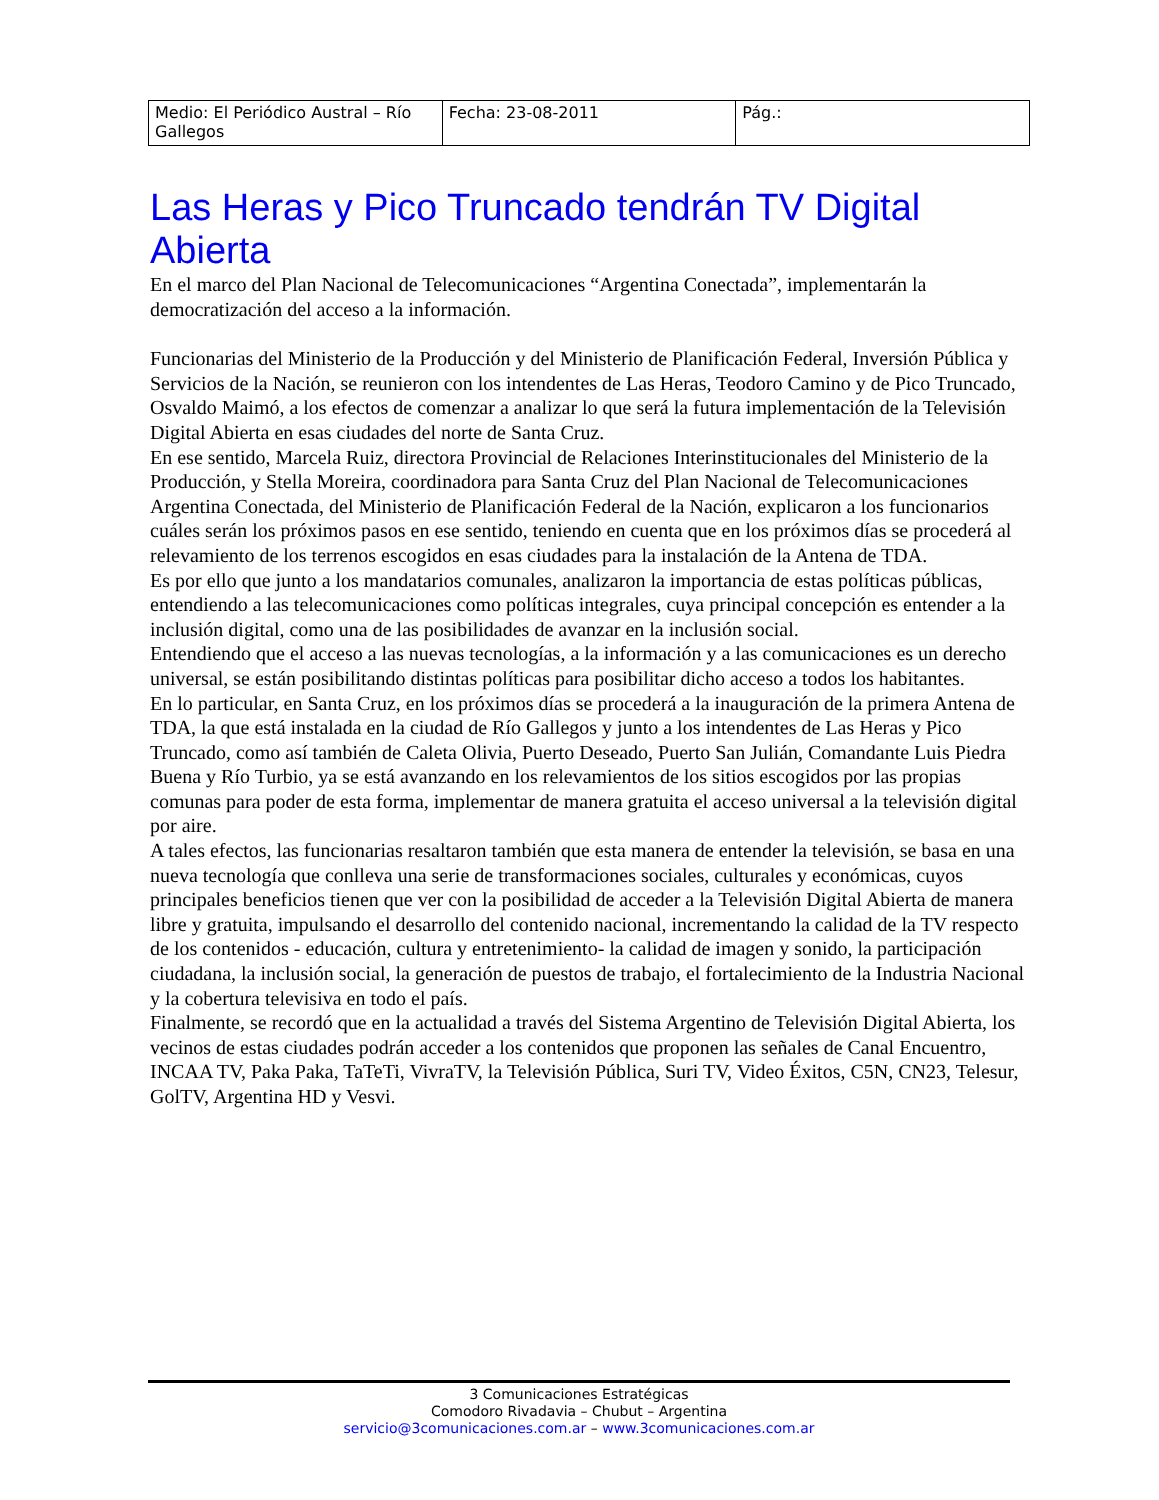| Medio: El Periódico Austral – Río Gallegos | Fecha: 23-08-2011 | Pág.: |
Las Heras y Pico Truncado tendrán TV Digital Abierta
En el marco del Plan Nacional de Telecomunicaciones “Argentina Conectada”, implementarán la democratización del acceso a la información.
Funcionarias del Ministerio de la Producción y del Ministerio de Planificación Federal, Inversión Pública y Servicios de la Nación, se reunieron con los intendentes de Las Heras, Teodoro Camino y de Pico Truncado, Osvaldo Maimó, a los efectos de comenzar a analizar lo que será la futura implementación de la Televisión Digital Abierta en esas ciudades del norte de Santa Cruz.
En ese sentido, Marcela Ruiz, directora Provincial de Relaciones Interinstitucionales del Ministerio de la Producción, y Stella Moreira, coordinadora para Santa Cruz del Plan Nacional de Telecomunicaciones Argentina Conectada, del Ministerio de Planificación Federal de la Nación, explicaron a los funcionarios cuáles serán los próximos pasos en ese sentido, teniendo en cuenta que en los próximos días se procederá al relevamiento de los terrenos escogidos en esas ciudades para la instalación de la Antena de TDA.
Es por ello que junto a los mandatarios comunales, analizaron la importancia de estas políticas públicas, entendiendo a las telecomunicaciones como políticas integrales, cuya principal concepción es entender a la inclusión digital, como una de las posibilidades de avanzar en la inclusión social.
Entendiendo que el acceso a las nuevas tecnologías, a la información y a las comunicaciones es un derecho universal, se están posibilitando distintas políticas para posibilitar dicho acceso a todos los habitantes.
En lo particular, en Santa Cruz, en los próximos días se procederá a la inauguración de la primera Antena de TDA, la que está instalada en la ciudad de Río Gallegos y junto a los intendentes de Las Heras y Pico Truncado, como así también de Caleta Olivia, Puerto Deseado, Puerto San Julián, Comandante Luis Piedra Buena y Río Turbio, ya se está avanzando en los relevamientos de los sitios escogidos por las propias comunas para poder de esta forma, implementar de manera gratuita el acceso universal a la televisión digital por aire.
A tales efectos, las funcionarias resaltaron también que esta manera de entender la televisión, se basa en una nueva tecnología que conlleva una serie de transformaciones sociales, culturales y económicas, cuyos principales beneficios tienen que ver con la posibilidad de acceder a la Televisión Digital Abierta de manera libre y gratuita, impulsando el desarrollo del contenido nacional, incrementando la calidad de la TV respecto de los contenidos - educación, cultura y entretenimiento- la calidad de imagen y sonido, la participación ciudadana, la inclusión social, la generación de puestos de trabajo, el fortalecimiento de la Industria Nacional y la cobertura televisiva en todo el país.
Finalmente, se recordó que en la actualidad a través del Sistema Argentino de Televisión Digital Abierta, los vecinos de estas ciudades podrán acceder a los contenidos que proponen las señales de Canal Encuentro, INCAA TV, Paka Paka, TaTeTi, VivraTV, la Televisión Pública, Suri TV, Video Éxitos, C5N, CN23, Telesur, GolTV, Argentina HD y Vesvi.
3 Comunicaciones Estratégicas
Comodoro Rivadavia – Chubut – Argentina
servicio@3comunicaciones.com.ar – www.3comunicaciones.com.ar